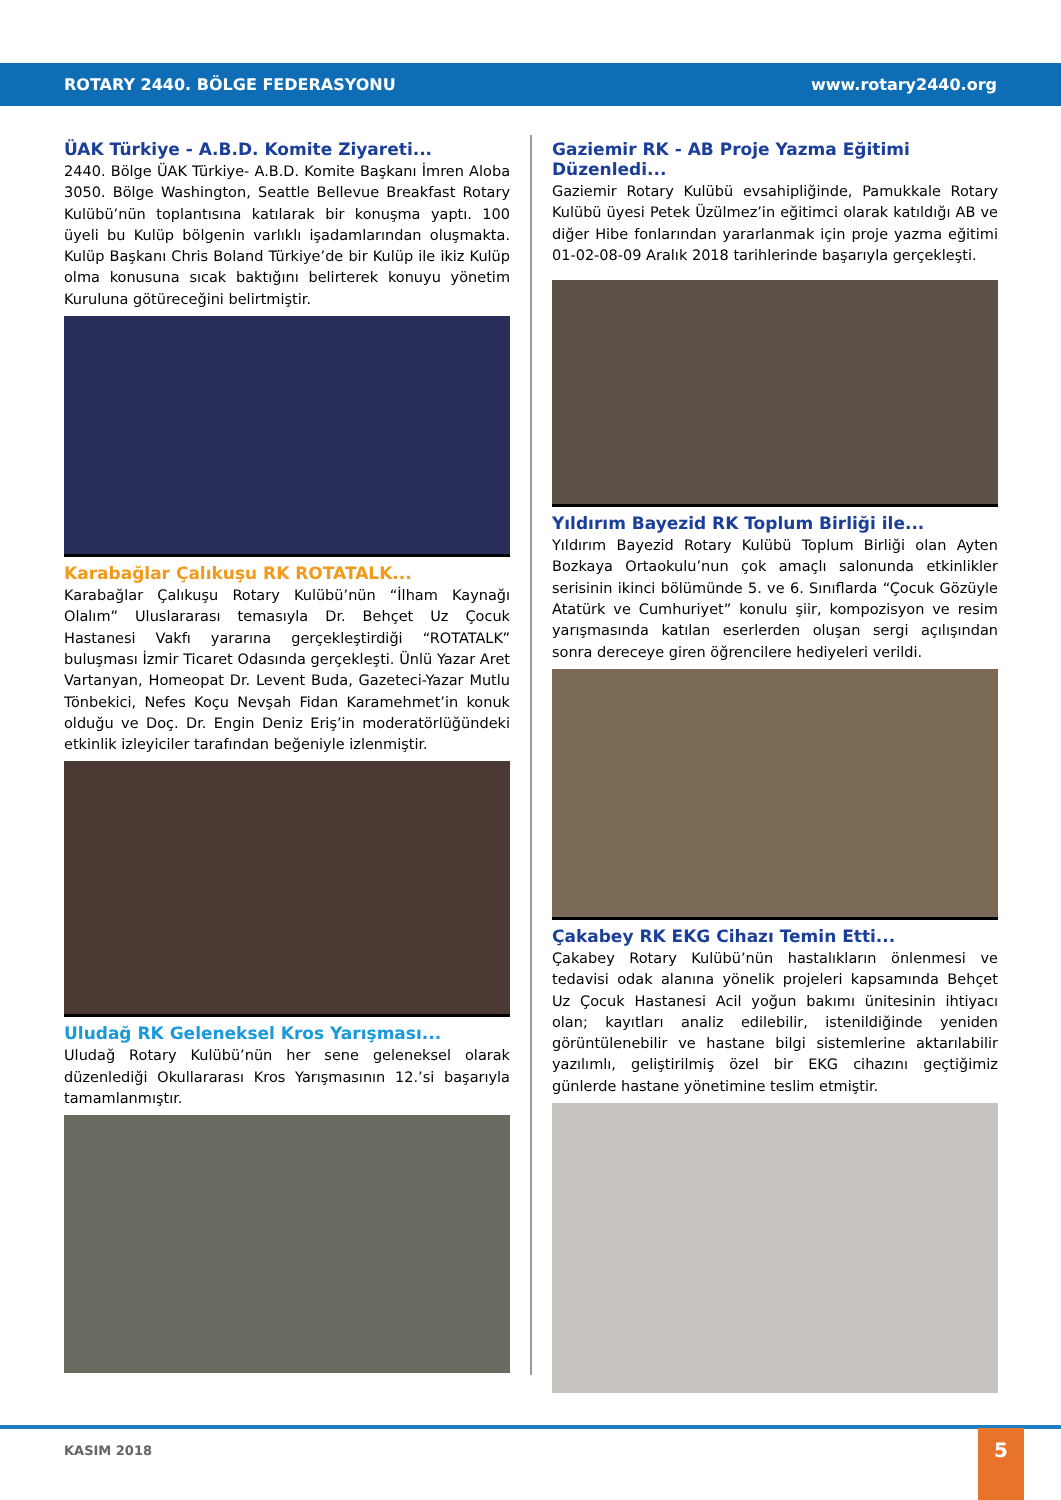ROTARY 2440. BÖLGE FEDERASYONU www.rotary2440.org
ÜAK Türkiye - A.B.D. Komite Ziyareti...
2440. Bölge ÜAK Türkiye- A.B.D. Komite Başkanı İmren Aloba 3050. Bölge Washington, Seattle Bellevue Breakfast Rotary Kulübü’nün toplantısına katılarak bir konuşma yaptı. 100 üyeli bu Kulüp bölgenin varlıklı işadamlarından oluşmakta. Kulüp Başkanı Chris Boland Türkiye’de bir Kulüp ile ikiz Kulüp olma konusuna sıcak baktığını belirterek konuyu yönetim Kuruluna götüreceğini belirtmiştir.
Karabağlar Çalıkuşu RK ROTATALK...
Karabağlar Çalıkuşu Rotary Kulübü’nün “İlham Kaynağı Olalım” Uluslararası temasıyla Dr. Behçet Uz Çocuk Hastanesi Vakfı yararına gerçekleştirdiği “ROTATALK” buluşması İzmir Ticaret Odasında gerçekleşti. Ünlü Yazar Aret Vartanyan, Homeopat Dr. Levent Buda, Gazeteci-Yazar Mutlu Tönbekici, Nefes Koçu Nevşah Fidan Karamehmet’in konuk olduğu ve Doç. Dr. Engin Deniz Eriş’in moderatörlüğündeki etkinlik izleyiciler tarafından beğeniyle izlenmiştir.
Uludağ RK Geleneksel Kros Yarışması...
Uludağ Rotary Kulübü’nün her sene geleneksel olarak düzenlediği Okullararası Kros Yarışmasının 12.’si başarıyla tamamlanmıştır.
Gaziemir RK - AB Proje Yazma Eğitimi Düzenledi...
Gaziemir Rotary Kulübü evsahipliğinde, Pamukkale Rotary Kulübü üyesi Petek Üzülmez’in eğitimci olarak katıldığı AB ve diğer Hibe fonlarından yararlanmak için proje yazma eğitimi 01-02-08-09 Aralık 2018 tarihlerinde başarıyla gerçekleşti.
Yıldırım Bayezid RK Toplum Birliği ile...
Yıldırım Bayezid Rotary Kulübü Toplum Birliği olan Ayten Bozkaya Ortaokulu’nun çok amaçlı salonunda etkinlikler serisinin ikinci bölümünde 5. ve 6. Sınıflarda “Çocuk Gözüyle Atatürk ve Cumhuriyet” konulu şiir, kompozisyon ve resim yarışmasında katılan eserlerden oluşan sergi açılışından sonra dereceye giren öğrencilere hediyeleri verildi.
Çakabey RK EKG Cihazı Temin Etti...
Çakabey Rotary Kulübü’nün hastalıkların önlenmesi ve tedavisi odak alanına yönelik projeleri kapsamında Behçet Uz Çocuk Hastanesi Acil yoğun bakımı ünitesinin ihtiyacı olan; kayıtları analiz edilebilir, istenildiğinde yeniden görüntülenebilir ve hastane bilgi sistemlerine aktarılabilir yazılımlı, geliştirilmiş özel bir EKG cihazını geçtiğimiz günlerde hastane yönetimine teslim etmiştir.
KASIM 2018 5